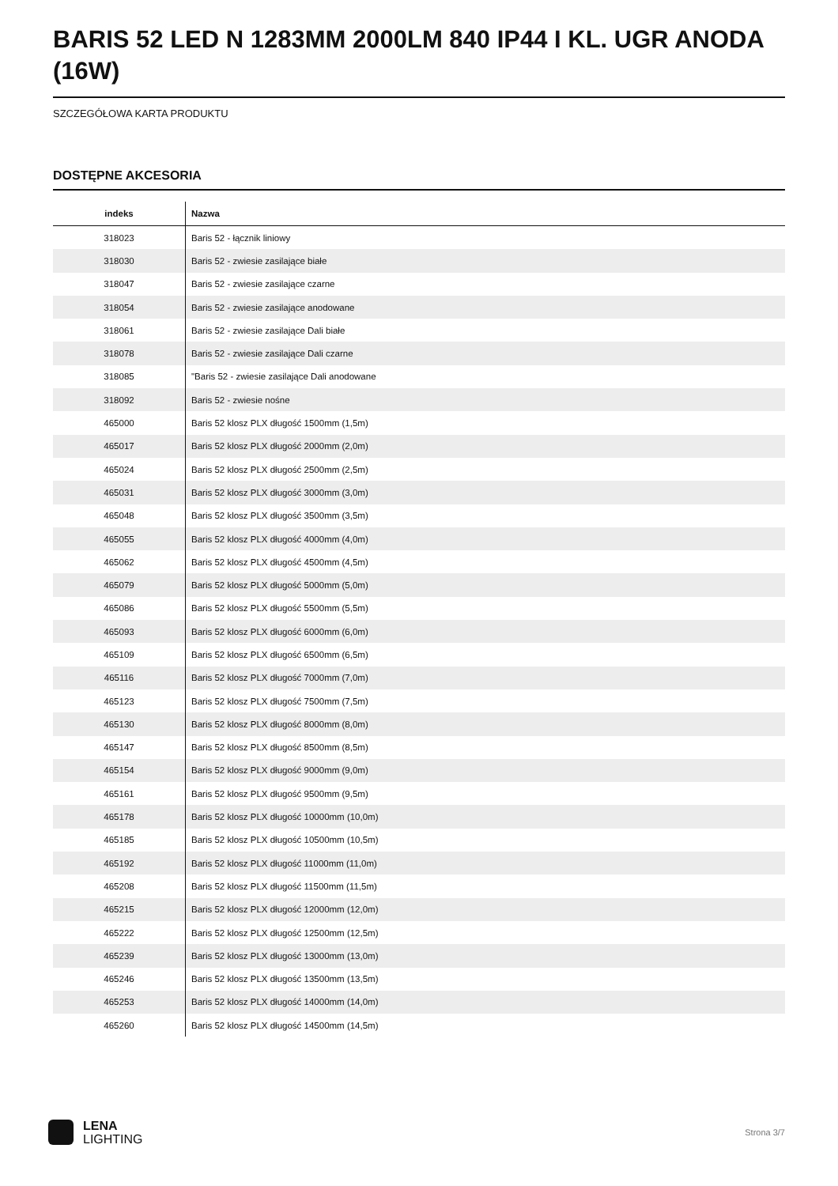BARIS 52 LED N 1283MM 2000LM 840 IP44 I KL. UGR ANODA (16W)
SZCZEGÓŁOWA KARTA PRODUKTU
DOSTĘPNE AKCESORIA
| indeks | Nazwa |
| --- | --- |
| 318023 | Baris 52 - łącznik liniowy |
| 318030 | Baris 52 - zwiesie zasilające białe |
| 318047 | Baris 52 - zwiesie zasilające czarne |
| 318054 | Baris 52 - zwiesie zasilające anodowane |
| 318061 | Baris 52 - zwiesie zasilające Dali białe |
| 318078 | Baris 52 - zwiesie zasilające Dali czarne |
| 318085 | "Baris 52 - zwiesie zasilające Dali anodowane |
| 318092 | Baris 52 - zwiesie nośne |
| 465000 | Baris 52 klosz PLX długość 1500mm (1,5m) |
| 465017 | Baris 52 klosz PLX długość 2000mm (2,0m) |
| 465024 | Baris 52 klosz PLX długość 2500mm (2,5m) |
| 465031 | Baris 52 klosz PLX długość 3000mm (3,0m) |
| 465048 | Baris 52 klosz PLX długość 3500mm (3,5m) |
| 465055 | Baris 52 klosz PLX długość 4000mm (4,0m) |
| 465062 | Baris 52 klosz PLX długość 4500mm (4,5m) |
| 465079 | Baris 52 klosz PLX długość 5000mm (5,0m) |
| 465086 | Baris 52 klosz PLX długość 5500mm (5,5m) |
| 465093 | Baris 52 klosz PLX długość 6000mm (6,0m) |
| 465109 | Baris 52 klosz PLX długość 6500mm (6,5m) |
| 465116 | Baris 52 klosz PLX długość 7000mm (7,0m) |
| 465123 | Baris 52 klosz PLX długość 7500mm (7,5m) |
| 465130 | Baris 52 klosz PLX długość 8000mm (8,0m) |
| 465147 | Baris 52 klosz PLX długość 8500mm (8,5m) |
| 465154 | Baris 52 klosz PLX długość 9000mm (9,0m) |
| 465161 | Baris 52 klosz PLX długość 9500mm (9,5m) |
| 465178 | Baris 52 klosz PLX długość 10000mm (10,0m) |
| 465185 | Baris 52 klosz PLX długość 10500mm (10,5m) |
| 465192 | Baris 52 klosz PLX długość 11000mm (11,0m) |
| 465208 | Baris 52 klosz PLX długość 11500mm (11,5m) |
| 465215 | Baris 52 klosz PLX długość 12000mm (12,0m) |
| 465222 | Baris 52 klosz PLX długość 12500mm (12,5m) |
| 465239 | Baris 52 klosz PLX długość 13000mm (13,0m) |
| 465246 | Baris 52 klosz PLX długość 13500mm (13,5m) |
| 465253 | Baris 52 klosz PLX długość 14000mm (14,0m) |
| 465260 | Baris 52 klosz PLX długość 14500mm (14,5m) |
LENA
LIGHTING
Strona 3/7